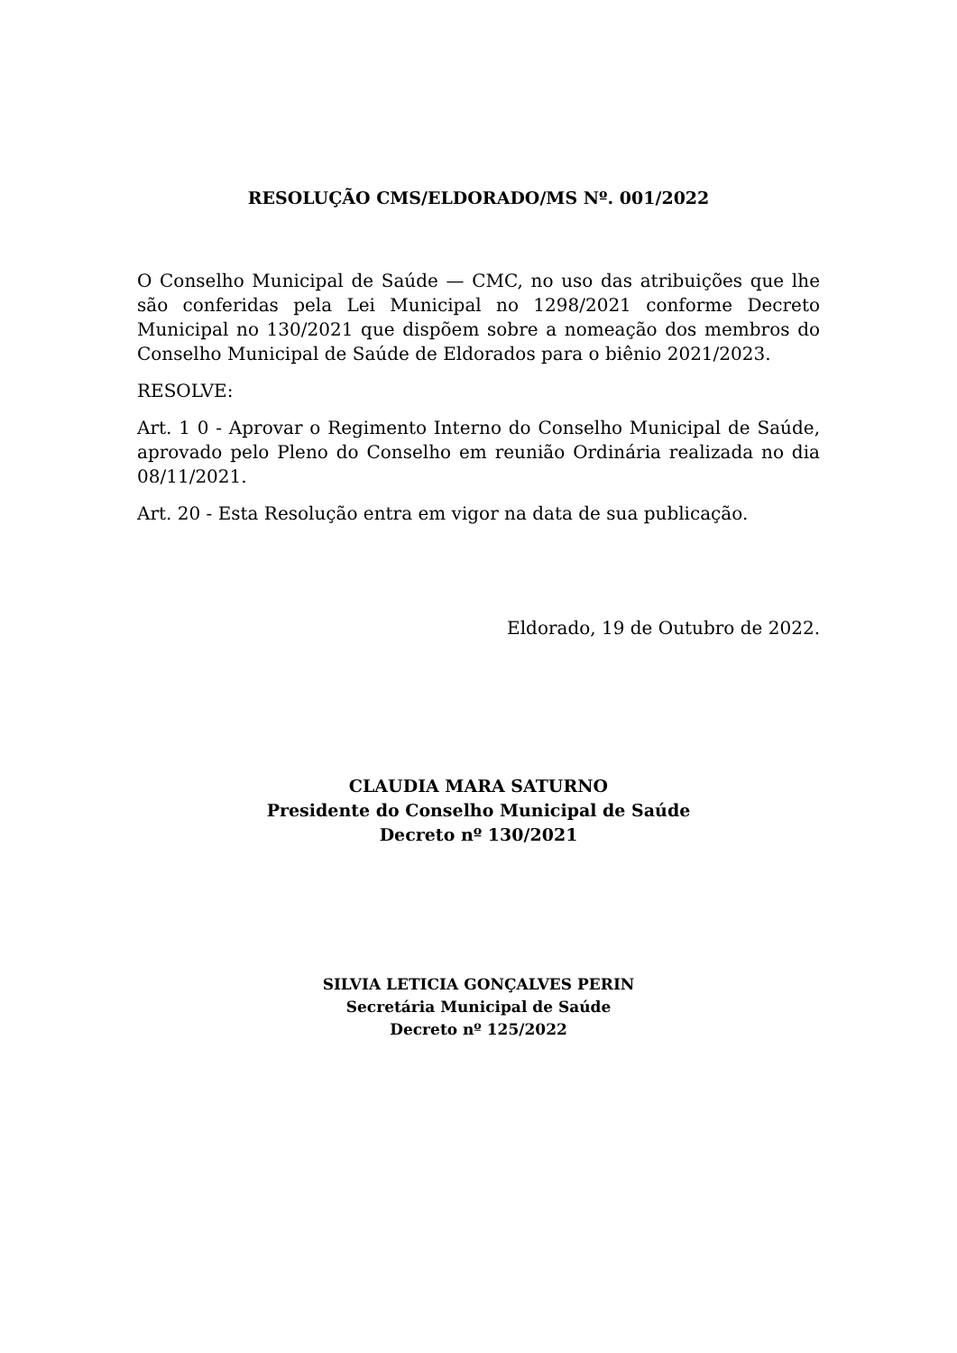RESOLUÇÃO CMS/ELDORADO/MS Nº. 001/2022
O Conselho Municipal de Saúde — CMC, no uso das atribuições que lhe são conferidas pela Lei Municipal no 1298/2021 conforme Decreto Municipal no 130/2021 que dispõem sobre a nomeação dos membros do Conselho Municipal de Saúde de Eldorados para o biênio 2021/2023.
RESOLVE:
Art. 1 0 - Aprovar o Regimento Interno do Conselho Municipal de Saúde, aprovado pelo Pleno do Conselho em reunião Ordinária realizada no dia 08/11/2021.
Art. 20 - Esta Resolução entra em vigor na data de sua publicação.
Eldorado, 19 de Outubro de 2022.
CLAUDIA MARA SATURNO
Presidente do Conselho Municipal de Saúde
Decreto nº 130/2021
SILVIA LETICIA GONÇALVES PERIN
Secretária Municipal de Saúde
Decreto nº 125/2022